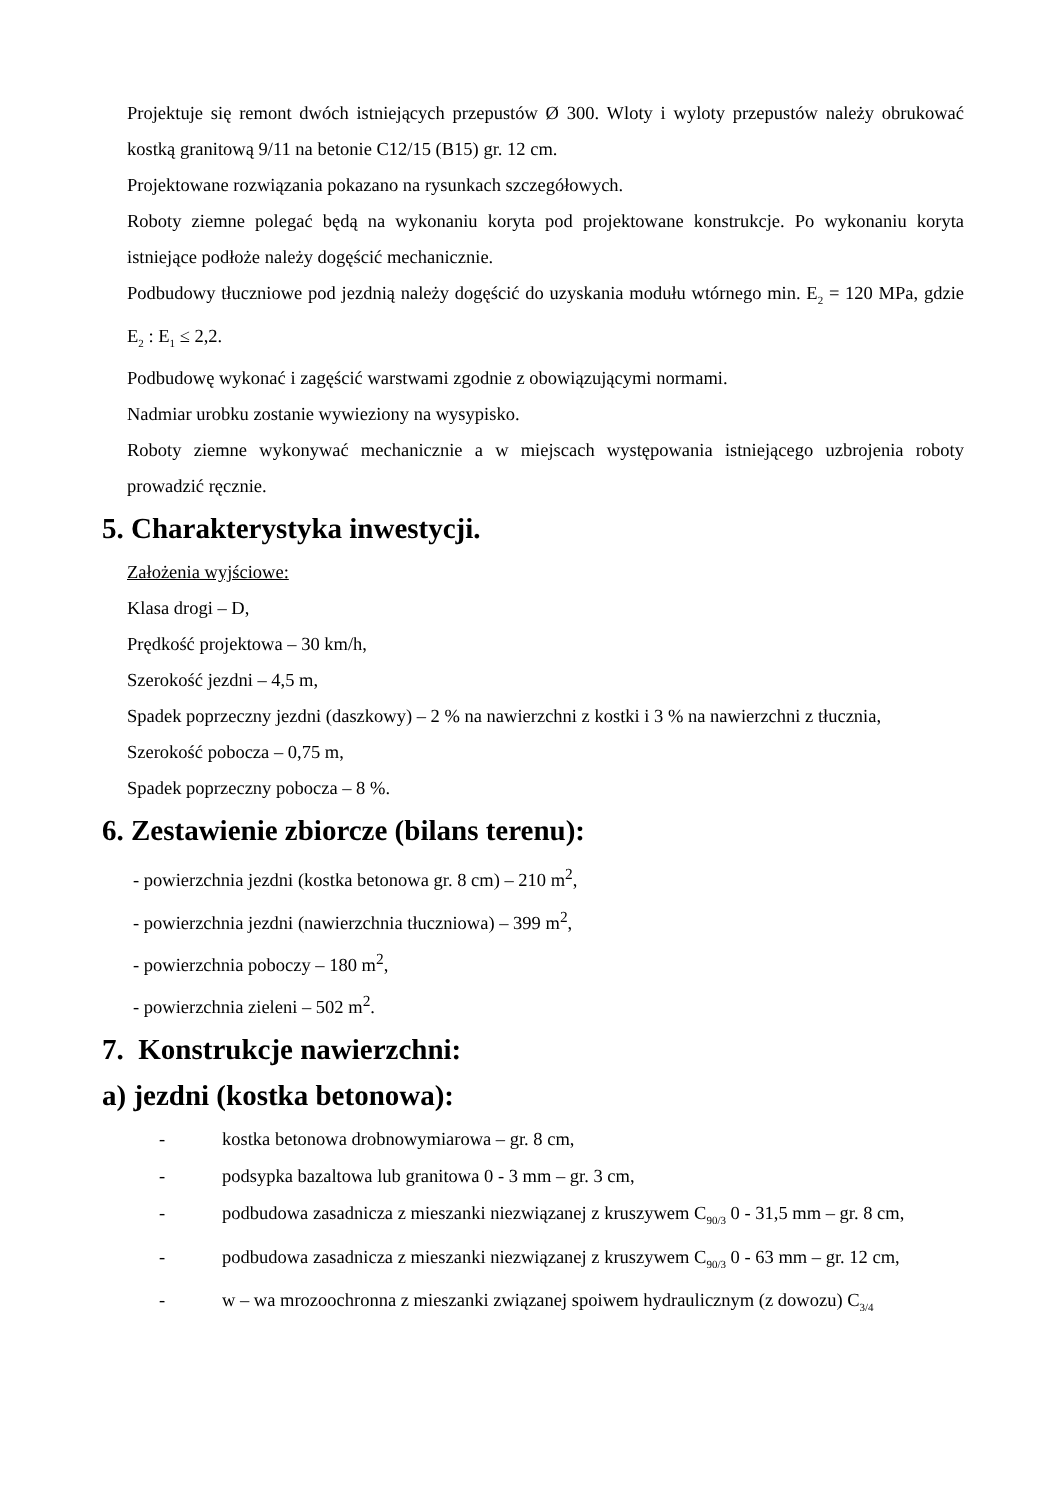Projektuje się remont dwóch istniejących przepustów Ø 300. Wloty i wyloty przepustów należy obrukować kostką granitową 9/11 na betonie C12/15 (B15) gr. 12 cm.
Projektowane rozwiązania pokazano na rysunkach szczegółowych.
Roboty ziemne polegać będą na wykonaniu koryta pod projektowane konstrukcje. Po wykonaniu koryta istniejące podłoże należy dogęścić mechanicznie.
Podbudowy tłuczniowe pod jezdnią należy dogęścić do uzyskania modułu wtórnego min. E<sub>2</sub> = 120 MPa, gdzie E<sub>2</sub> : E<sub>1</sub> ≤ 2,2.
Podbudowę wykonać i zagęścić warstwami zgodnie z obowiązującymi normami.
Nadmiar urobku zostanie wywieziony na wysypisko.
Roboty ziemne wykonywać mechanicznie a w miejscach występowania istniejącego uzbrojenia roboty prowadzić ręcznie.
5. Charakterystyka inwestycji.
Założenia wyjściowe:
Klasa drogi – D,
Prędkość projektowa – 30 km/h,
Szerokość jezdni – 4,5 m,
Spadek poprzeczny jezdni (daszkowy) – 2 % na nawierzchni z kostki i 3 % na nawierzchni z tłucznia,
Szerokość pobocza – 0,75 m,
Spadek poprzeczny pobocza – 8 %.
6. Zestawienie zbiorcze (bilans terenu):
- powierzchnia jezdni (kostka betonowa gr. 8 cm) – 210 m<sup>2</sup>,
- powierzchnia jezdni (nawierzchnia tłuczniowa) – 399 m<sup>2</sup>,
- powierzchnia poboczy – 180 m<sup>2</sup>,
- powierzchnia zieleni – 502 m<sup>2</sup>.
7. Konstrukcje nawierzchni:
a) jezdni (kostka betonowa):
- kostka betonowa drobnowymiarowa – gr. 8 cm,
- podsypka bazaltowa lub granitowa 0 - 3 mm – gr. 3 cm,
- podbudowa zasadnicza z mieszanki niezwiązanej z kruszywem C<sub>90/3</sub> 0 - 31,5 mm – gr. 8 cm,
- podbudowa zasadnicza z mieszanki niezwiązanej z kruszywem C<sub>90/3</sub> 0 - 63 mm – gr. 12 cm,
- w – wa mrozoochronna z mieszanki związanej spoiwem hydraulicznym (z dowozu) C<sub>3/4</sub>